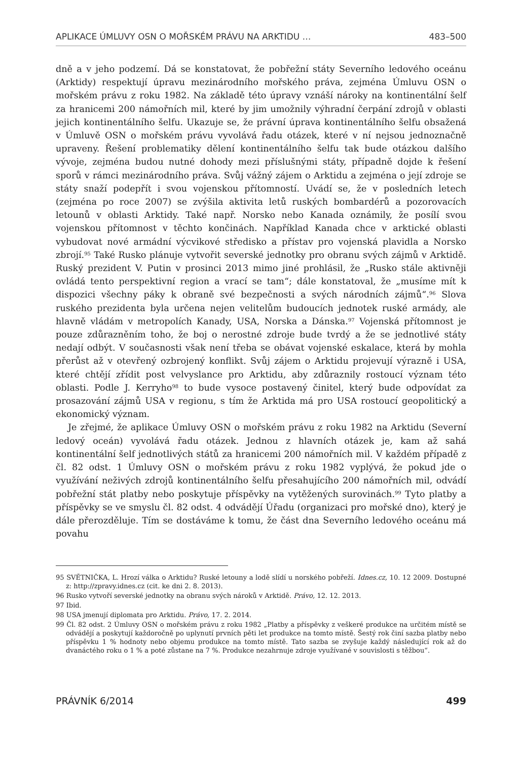APLIKACE ÚMLUVY OSN O MOŘSKÉM PRÁVU NA ARKTIDU … 483–500
dně a v jeho podzemí. Dá se konstatovat, že pobřežní státy Severního ledového oceánu (Arktidy) respektují úpravu mezinárodního mořského práva, zejména Úmluvu OSN o mořském právu z roku 1982. Na základě této úpravy vznáší nároky na kontinentální šelf za hranicemi 200 námořních mil, které by jim umožnily výhradní čerpání zdrojů v oblasti jejich kontinentálního šelfu. Ukazuje se, že právní úprava kontinentálního šelfu obsažená v Úmluvě OSN o mořském právu vyvolává řadu otázek, které v ní nejsou jednoznačně upraveny. Řešení problematiky dělení kontinentálního šelfu tak bude otázkou dalšího vývoje, zejména budou nutné dohody mezi příslušnými státy, případně dojde k řešení sporů v rámci mezinárodního práva. Svůj vážný zájem o Arktidu a zejména o její zdroje se státy snaží podepřít i svou vojenskou přítomností. Uvádí se, že v posledních letech (zejména po roce 2007) se zvýšila aktivita letů ruských bombardérů a pozorovacích letounů v oblasti Arktidy. Také např. Norsko nebo Kanada oznámily, že posílí svou vojenskou přítomnost v těchto končinách. Například Kanada chce v arktické oblasti vybudovat nové armádní výcvikové středisko a přístav pro vojenská plavidla a Norsko zbrojí.<sup>95</sup> Také Rusko plánuje vytvořit severské jednotky pro obranu svých zájmů v Arktidě. Ruský prezident V. Putin v prosinci 2013 mimo jiné prohlásil, že „Rusko stále aktivněji ovládá tento perspektivní region a vrací se tam“; dále konstatoval, že „musíme mít k dispozici všechny páky k obraně své bezpečnosti a svých národních zájmů“.<sup>96</sup> Slova ruského prezidenta byla určena nejen velitelům budoucích jednotek ruské armády, ale hlavně vládám v metropolích Kanady, USA, Norska a Dánska.<sup>97</sup> Vojenská přítomnost je pouze zdůrazněním toho, že boj o nerostné zdroje bude tvrdý a že se jednotlivé státy nedají odbýt. V současnosti však není třeba se obávat vojenské eskalace, která by mohla přerůst až v otevřený ozbrojený konflikt. Svůj zájem o Arktidu projevují výrazně i USA, které chtějí zřídit post velvyslance pro Arktidu, aby zdůraznily rostoucí význam této oblasti. Podle J. Kerryho<sup>98</sup> to bude vysoce postavený činitel, který bude odpovídat za prosazování zájmů USA v regionu, s tím že Arktida má pro USA rostoucí geopolitický a ekonomický význam.
Je zřejmé, že aplikace Úmluvy OSN o mořském právu z roku 1982 na Arktidu (Severní ledový oceán) vyvolává řadu otázek. Jednou z hlavních otázek je, kam až sahá kontinentální šelf jednotlivých států za hranicemi 200 námořních mil. V každém případě z čl. 82 odst. 1 Úmluvy OSN o mořském právu z roku 1982 vyplývá, že pokud jde o využívání neživých zdrojů kontinentálního šelfu přesahujícího 200 námořních mil, odvádí pobřežní stát platby nebo poskytuje příspěvky na vytěžených surovinách.<sup>99</sup> Tyto platby a příspěvky se ve smyslu čl. 82 odst. 4 odvádějí Úřadu (organizaci pro mořské dno), který je dále přerozděluje. Tím se dostáváme k tomu, že část dna Severního ledového oceánu má povahu
95 SVĚTNIČKA, L. Hrozí válka o Arktidu? Ruské letouny a lodě slídí u norského pobřeží. Idnes.cz, 10. 12 2009. Dostupné z: http://zpravy.idnes.cz (cit. ke dni 2. 8. 2013).
96 Rusko vytvoří severské jednotky na obranu svých nároků v Arktidě. Právo, 12. 12. 2013.
97 Ibid.
98 USA jmenují diplomata pro Arktidu. Právo, 17. 2. 2014.
99 Čl. 82 odst. 2 Úmluvy OSN o mořském právu z roku 1982 „Platby a příspěvky z veškeré produkce na určitém místě se odvádějí a poskytují každoročně po uplynutí prvních pěti let produkce na tomto místě. Šestý rok činí sazba platby nebo příspěvku 1 % hodnoty nebo objemu produkce na tomto místě. Tato sazba se zvyšuje každý následující rok až do dvanáctého roku o 1 % a poté zůstane na 7 %. Produkce nezahrnuje zdroje využívané v souvislosti s těžbou“.
PRÁVNÍK 6/2014 499